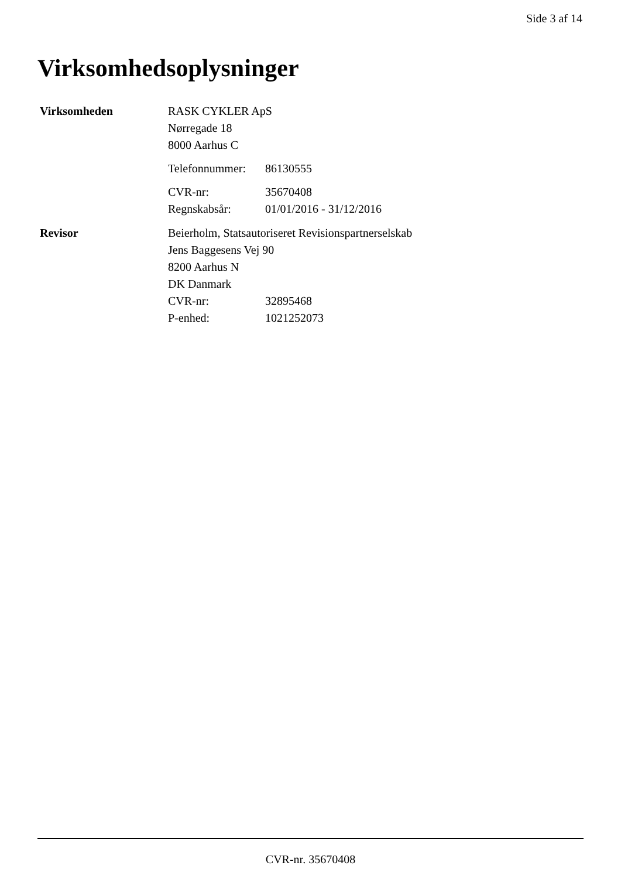Side 3 af 14
Virksomhedsoplysninger
Virksomheden RASK CYKLER ApS
Nørregade 18
8000 Aarhus C
Telefonnummer:
86130555
CVR-nr: 35670408
Regnskabsår: 01/01/2016 - 31/12/2016
Revisor Beierholm, Statsautoriseret Revisionspartnerselskab
Jens Baggesens Vej 90
8200 Aarhus N
DK Danmark
CVR-nr: 32895468
P-enhed: 1021252073
CVR-nr. 35670408